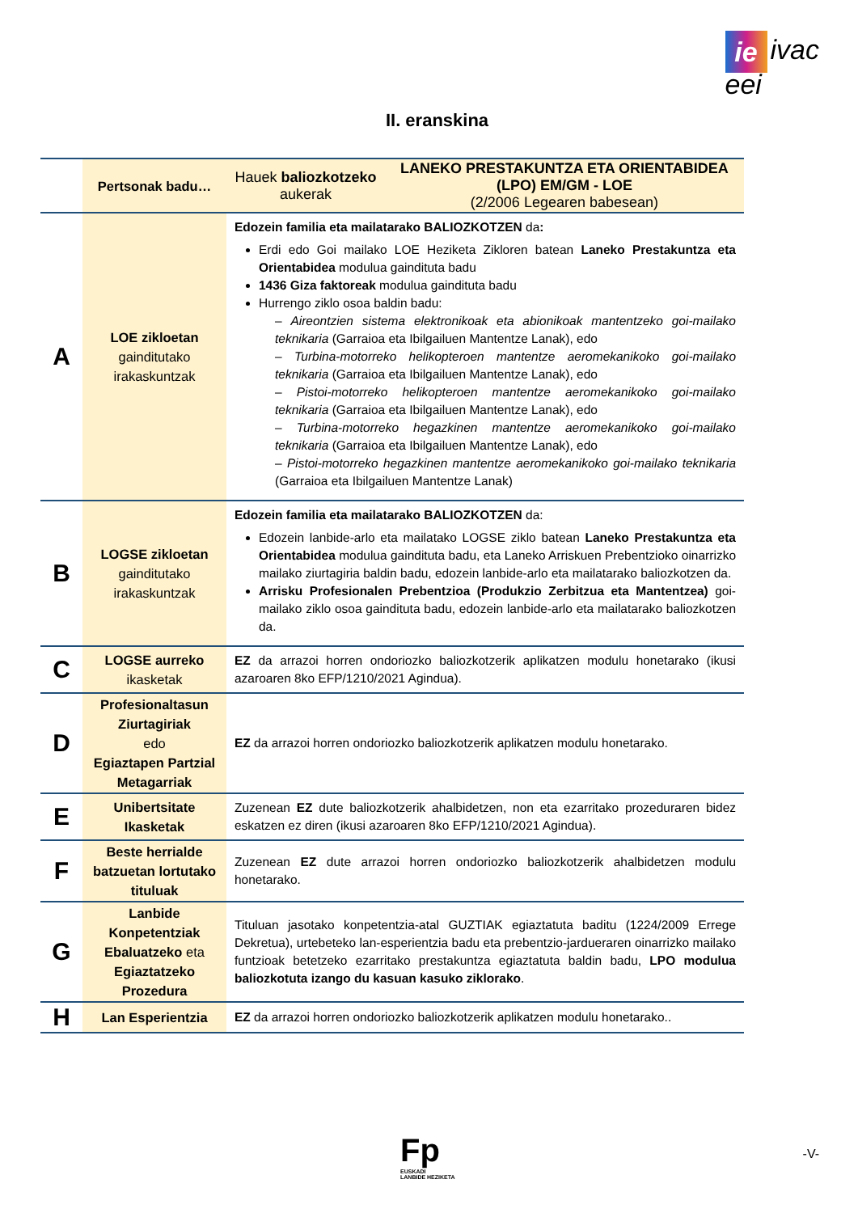ie ivac
eei
II. eranskina
| | Pertsonak badu… | Hauek baliozkotzeko aukerak | LANEKO PRESTAKUNTZA ETA ORIENTABIDEA (LPO) EM/GM - LOE (2/2006 Legearen babesean) |
| --- | --- | --- | --- |
| A | LOE zikloetan gaindituta­ko irakaskuntzak | Edozein familia eta mailatarako BALIOZKOTZEN da : Erdi edo Goi mailako LOE Heziketa Zikloren batean Laneko Prestakuntza eta Orientabidea modulua gainditu­ta badu 1436 Giza faktoreak modulua gaindituta badu Hurrengo ziklo osoa baldin badu: – Aireontzien sistema elektronikoak eta abionikoak mantentzeko goi-mailako teknikaria (Garraioa eta Ibilgailuen Mantentze Lanak), edo – Turbina-motorreko helikopteroen mantentze aeromekanikoko goi-mailako teknikaria (Garraioa eta Ibilgailuen Mantentze Lanak), edo – Pistoi-motorreko helikopteroen mantentze aeromekanikoko goi-mailako teknikaria (Garraioa eta Ibilgailuen Mantentze Lanak), edo – Turbina-motorreko hegazkinen mantentze aeromekanikoko goi-mailako teknikaria (Garraioa eta Ibilgailuen Mantentze Lanak), edo – Pistoi-motorreko hegazkinen mantentze aeromekanikoko goi-mailako teknikaria (Garraioa eta Ibilgailuen Mantentze Lanak) | |
| B | LOGSE zikloetan gaindituta­ko irakaskuntzak | Edozein familia eta mailatarako BALIOZKOTZEN da: Edozein lanbide-arlo eta mailatako LOGSE ziklo batean Laneko Prestakuntza eta Orientabidea modulua gaindituta badu, eta Laneko Arriskuen Prebentzioko oinarrizko mailako ziurtagiria baldin badu, edozein lanbide-arlo eta mailatarako baliozkotzen da. Arrisku Profesionalen Prebentzioa (Produkzio Zerbitzua eta Mantentzea) goi-mailako ziklo osoa gaindituta badu, edozein lanbide-arlo eta mailatarako baliozkotzen da. | |
| C | LOGSE aurreko ikasketak | EZ da arrazoi horren ondoriozko baliozkotzerik aplikatzen modulu honetarako (ikusi azaroaren 8ko EFP/1210/2021 Agindua). | |
| D | Profesionaltasun Ziurtagiriak edo Egiaztapen Partzial Metagarriak | EZ da arrazoi horren ondoriozko baliozkotzerik aplikatzen modulu honetarako. | |
| E | Unibertsitate Ikasketak | Zuzenean EZ dute baliozkotzerik ahalbidetzen, non eta ezarritako prozeduraren bidez eskatzen ez diren (ikusi azaroaren 8ko EFP/1210/2021 Agindua). | |
| F | Beste herrialde batzuetan lortutako tituluak | Zuzenean EZ dute arrazoi horren ondoriozko baliozkotzerik ahalbidetzen modulu honetarako. | |
| G | Lanbide Konpetentziak Ebaluatzeko eta Egiaztatzeko Prozedura | Tituluan jasotako konpetentzia-atal GUZTIAK egiaztatuta baditu (1224/2009 Errege Dekretua), urtebeteko lan-esperientzia badu eta prebentzio-jardueraren oinarrizko mailako funtzioak betetzeko ezarritako prestakuntza egiaztatuta baldin badu, LPO modulua baliozkotuta izango du kasuan kasuko ziklorako . | |
| H | Lan Esperientzia | EZ da arrazoi horren ondoriozko baliozkotzerik aplikatzen modulu honetarako.. | |
Fp
EUSKADI
LANBIDE HEZIKETA
-V-